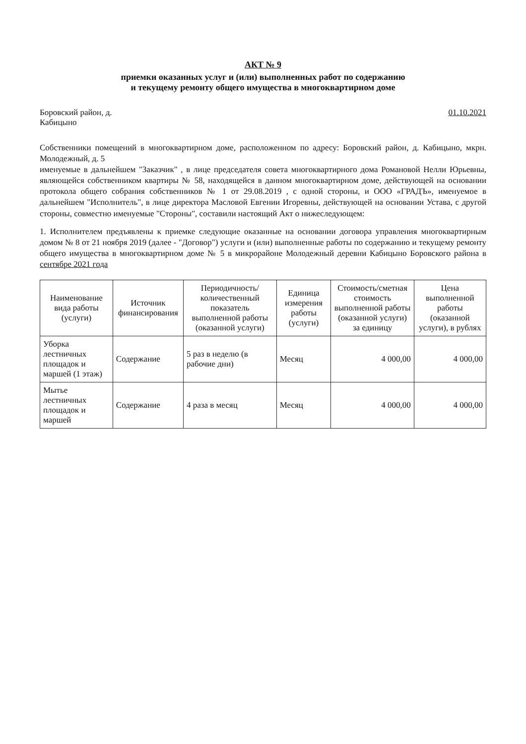АКТ № 9
приемки оказанных услуг и (или) выполненных работ по содержанию
и текущему ремонту общего имущества в многоквартирном доме
Боровский район, д.
Кабицыно
01.10.2021
Собственники помещений в многоквартирном доме, расположенном по адресу: Боровский район, д. Кабицыно, мкрн. Молодежный, д. 5
именуемые в дальнейшем "Заказчик" , в лице председателя совета многоквартирного дома Романовой Нелли Юрьевны, являющейся собственником квартиры № 58, находящейся в данном многоквартирном доме, действующей на основании протокола общего собрания собственников № 1 от 29.08.2019 , с одной стороны, и ООО «ГРАДЪ», именуемое в дальнейшем "Исполнитель", в лице директора Масловой Евгении Игоревны, действующей на основании Устава, с другой стороны, совместно именуемые "Стороны", составили настоящий Акт о нижеследующем:
1. Исполнителем предъявлены к приемке следующие оказанные на основании договора управления многоквартирным домом № 8 от 21 ноября 2019 (далее - "Договор") услуги и (или) выполненные работы по содержанию и текущему ремонту общего имущества в многоквартирном доме № 5 в микрорайоне Молодежный деревни Кабицыно Боровского района в сентябре 2021 года
| Наименование вида работы (услуги) | Источник финансирования | Периодичность/количественный показатель выполненной работы (оказанной услуги) | Единица измерения работы (услуги) | Стоимость/сметная стоимость выполненной работы (оказанной услуги) за единицу | Цена выполненной работы (оказанной услуги), в рублях |
| --- | --- | --- | --- | --- | --- |
| Уборка лестничных площадок и маршей (1 этаж) | Содержание | 5 раз в неделю (в рабочие дни) | Месяц | 4 000,00 | 4 000,00 |
| Мытье лестничных площадок и маршей | Содержание | 4 раза в месяц | Месяц | 4 000,00 | 4 000,00 |